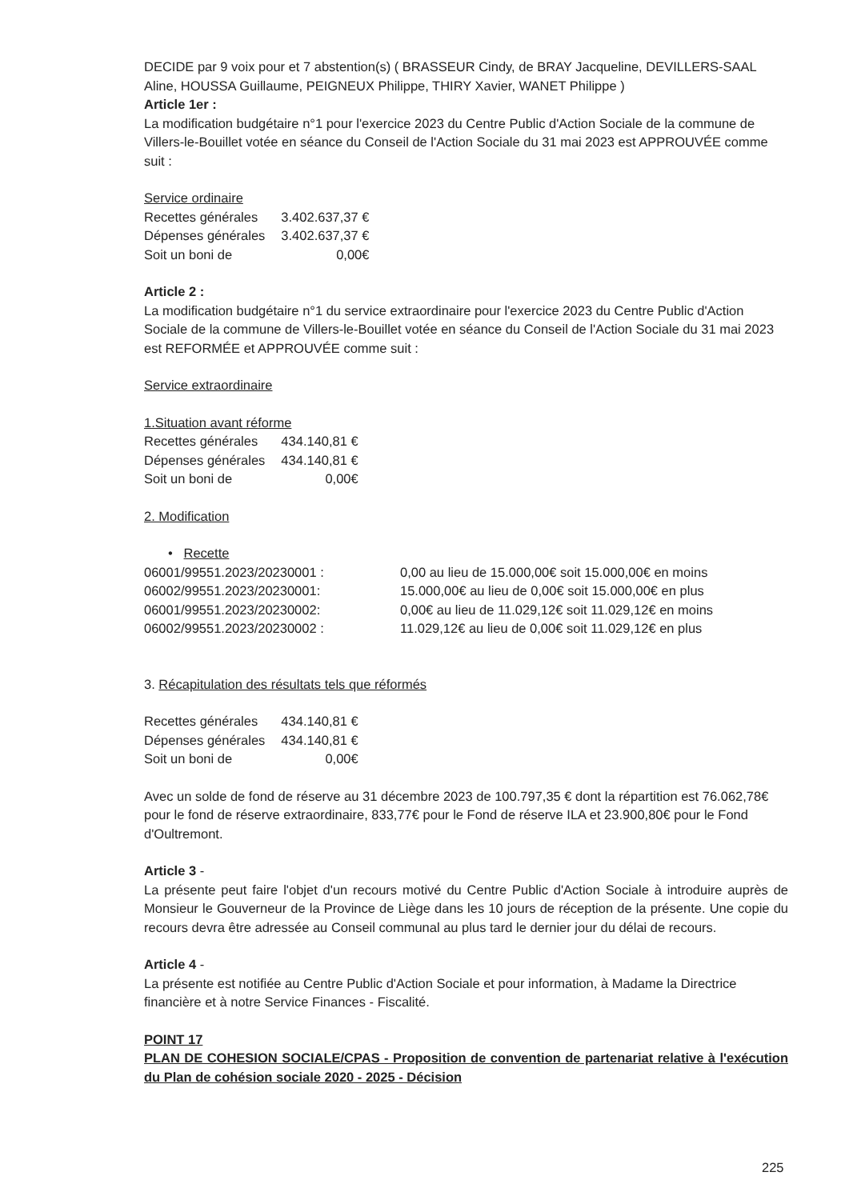DECIDE par 9 voix pour et 7 abstention(s) ( BRASSEUR Cindy, de BRAY Jacqueline, DEVILLERS-SAAL Aline, HOUSSA Guillaume, PEIGNEUX Philippe, THIRY Xavier, WANET Philippe )
Article 1er :
La modification budgétaire n°1 pour l'exercice 2023 du Centre Public d'Action Sociale de la commune de Villers-le-Bouillet votée en séance du Conseil de l'Action Sociale du 31 mai 2023 est APPROUVÉE comme suit :
Service ordinaire
| Recettes générales | 3.402.637,37 € |
| Dépenses générales | 3.402.637,37 € |
| Soit un boni de | 0,00€ |
Article 2 :
La modification budgétaire n°1 du service extraordinaire pour l'exercice 2023 du Centre Public d'Action Sociale de la commune de Villers-le-Bouillet votée en séance du Conseil de l'Action Sociale du 31 mai 2023 est REFORMÉE et APPROUVÉE comme suit :
Service extraordinaire
1.Situation avant réforme
| Recettes générales | 434.140,81 € |
| Dépenses générales | 434.140,81 € |
| Soit un boni de | 0,00€ |
2. Modification
• Recette
| 06001/99551.2023/20230001 : | 0,00 au lieu de 15.000,00€ soit 15.000,00€ en moins |
| 06002/99551.2023/20230001: | 15.000,00€ au lieu de 0,00€ soit 15.000,00€ en plus |
| 06001/99551.2023/20230002: | 0,00€ au lieu de 11.029,12€ soit 11.029,12€ en moins |
| 06002/99551.2023/20230002 : | 11.029,12€ au lieu de 0,00€ soit 11.029,12€ en plus |
3. Récapitulation des résultats tels que réformés
| Recettes générales | 434.140,81 € |
| Dépenses générales | 434.140,81 € |
| Soit un boni de | 0,00€ |
Avec un solde de fond de réserve au 31 décembre 2023 de 100.797,35 € dont la répartition est 76.062,78€ pour le fond de réserve extraordinaire, 833,77€ pour le Fond de réserve ILA et 23.900,80€ pour le Fond d'Oultremont.
Article 3 -
La présente peut faire l'objet d'un recours motivé du Centre Public d'Action Sociale à introduire auprès de Monsieur le Gouverneur de la Province de Liège dans les 10 jours de réception de la présente. Une copie du recours devra être adressée au Conseil communal au plus tard le dernier jour du délai de recours.
Article 4 -
La présente est notifiée au Centre Public d'Action Sociale et pour information, à Madame la Directrice financière et à notre Service Finances - Fiscalité.
POINT 17
PLAN DE COHESION SOCIALE/CPAS - Proposition de convention de partenariat relative à l'exécution du Plan de cohésion sociale 2020 - 2025 - Décision
225